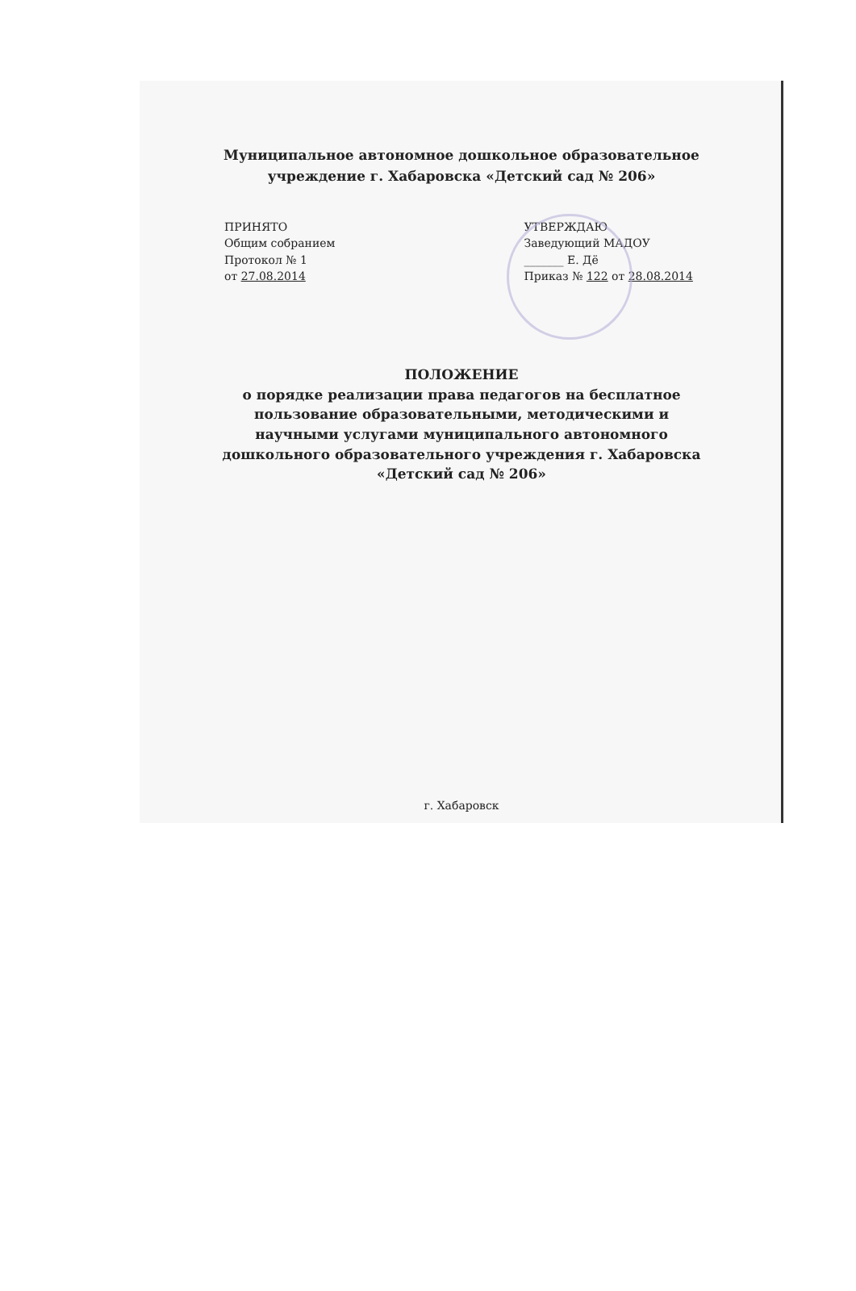Муниципальное автономное дошкольное образовательное
учреждение г. Хабаровска «Детский сад № 206»
ПРИНЯТО
Общим собранием
Протокол № 1
от 27.08.2014
УТВЕРЖДАЮ
Заведующий МАДОУ
_______ Е. Дё
Приказ № 122 от 28.08.2014
ПОЛОЖЕНИЕ
о порядке реализации права педагогов на бесплатное
пользование образовательными, методическими и
научными услугами муниципального автономного
дошкольного образовательного учреждения г. Хабаровска
«Детский сад № 206»
г. Хабаровск